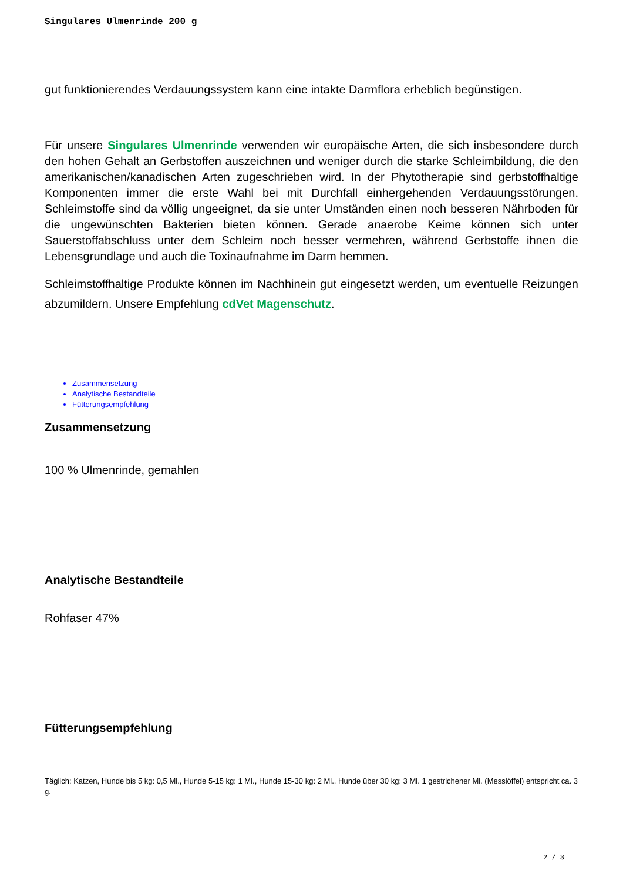Singulares Ulmenrinde 200 g
gut funktionierendes Verdauungssystem kann eine intakte Darmflora erheblich begünstigen.
Für unsere Singulares Ulmenrinde verwenden wir europäische Arten, die sich insbesondere durch den hohen Gehalt an Gerbstoffen auszeichnen und weniger durch die starke Schleimbildung, die den amerikanischen/kanadischen Arten zugeschrieben wird. In der Phytotherapie sind gerbstoffhaltige Komponenten immer die erste Wahl bei mit Durchfall einhergehenden Verdauungsstörungen. Schleimstoffe sind da völlig ungeeignet, da sie unter Umständen einen noch besseren Nährboden für die ungewünschten Bakterien bieten können. Gerade anaerobe Keime können sich unter Sauerstoffabschluss unter dem Schleim noch besser vermehren, während Gerbstoffe ihnen die Lebensgrundlage und auch die Toxinaufnahme im Darm hemmen.
Schleimstoffhaltige Produkte können im Nachhinein gut eingesetzt werden, um eventuelle Reizungen abzumildern. Unsere Empfehlung cdVet Magenschutz.
Zusammensetzung
Analytische Bestandteile
Fütterungsempfehlung
Zusammensetzung
100 % Ulmenrinde, gemahlen
Analytische Bestandteile
Rohfaser 47%
Fütterungsempfehlung
Täglich: Katzen, Hunde bis 5 kg: 0,5 Ml., Hunde 5-15 kg: 1 Ml., Hunde 15-30 kg: 2 Ml., Hunde über 30 kg: 3 Ml. 1 gestrichener Ml. (Messlöffel) entspricht ca. 3 g.
2 / 3